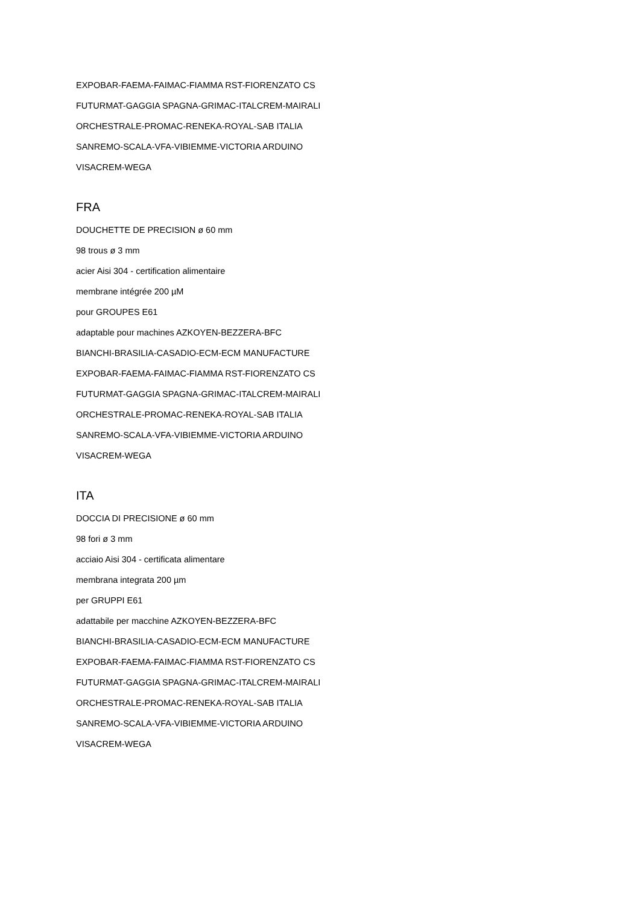EXPOBAR-FAEMA-FAIMAC-FIAMMA RST-FIORENZATO CS
FUTURMAT-GAGGIA SPAGNA-GRIMAC-ITALCREM-MAIRALI
ORCHESTRALE-PROMAC-RENEKA-ROYAL-SAB ITALIA
SANREMO-SCALA-VFA-VIBIEMME-VICTORIA ARDUINO
VISACREM-WEGA
FRA
DOUCHETTE DE PRECISION ø 60 mm
98 trous ø 3 mm
acier Aisi 304 - certification alimentaire
membrane intégrée 200 µM
pour GROUPES E61
adaptable pour machines AZKOYEN-BEZZERA-BFC
BIANCHI-BRASILIA-CASADIO-ECM-ECM MANUFACTURE
EXPOBAR-FAEMA-FAIMAC-FIAMMA RST-FIORENZATO CS
FUTURMAT-GAGGIA SPAGNA-GRIMAC-ITALCREM-MAIRALI
ORCHESTRALE-PROMAC-RENEKA-ROYAL-SAB ITALIA
SANREMO-SCALA-VFA-VIBIEMME-VICTORIA ARDUINO
VISACREM-WEGA
ITA
DOCCIA DI PRECISIONE ø 60 mm
98 fori ø 3 mm
acciaio Aisi 304 - certificata alimentare
membrana integrata 200 µm
per GRUPPI E61
adattabile per macchine AZKOYEN-BEZZERA-BFC
BIANCHI-BRASILIA-CASADIO-ECM-ECM MANUFACTURE
EXPOBAR-FAEMA-FAIMAC-FIAMMA RST-FIORENZATO CS
FUTURMAT-GAGGIA SPAGNA-GRIMAC-ITALCREM-MAIRALI
ORCHESTRALE-PROMAC-RENEKA-ROYAL-SAB ITALIA
SANREMO-SCALA-VFA-VIBIEMME-VICTORIA ARDUINO
VISACREM-WEGA